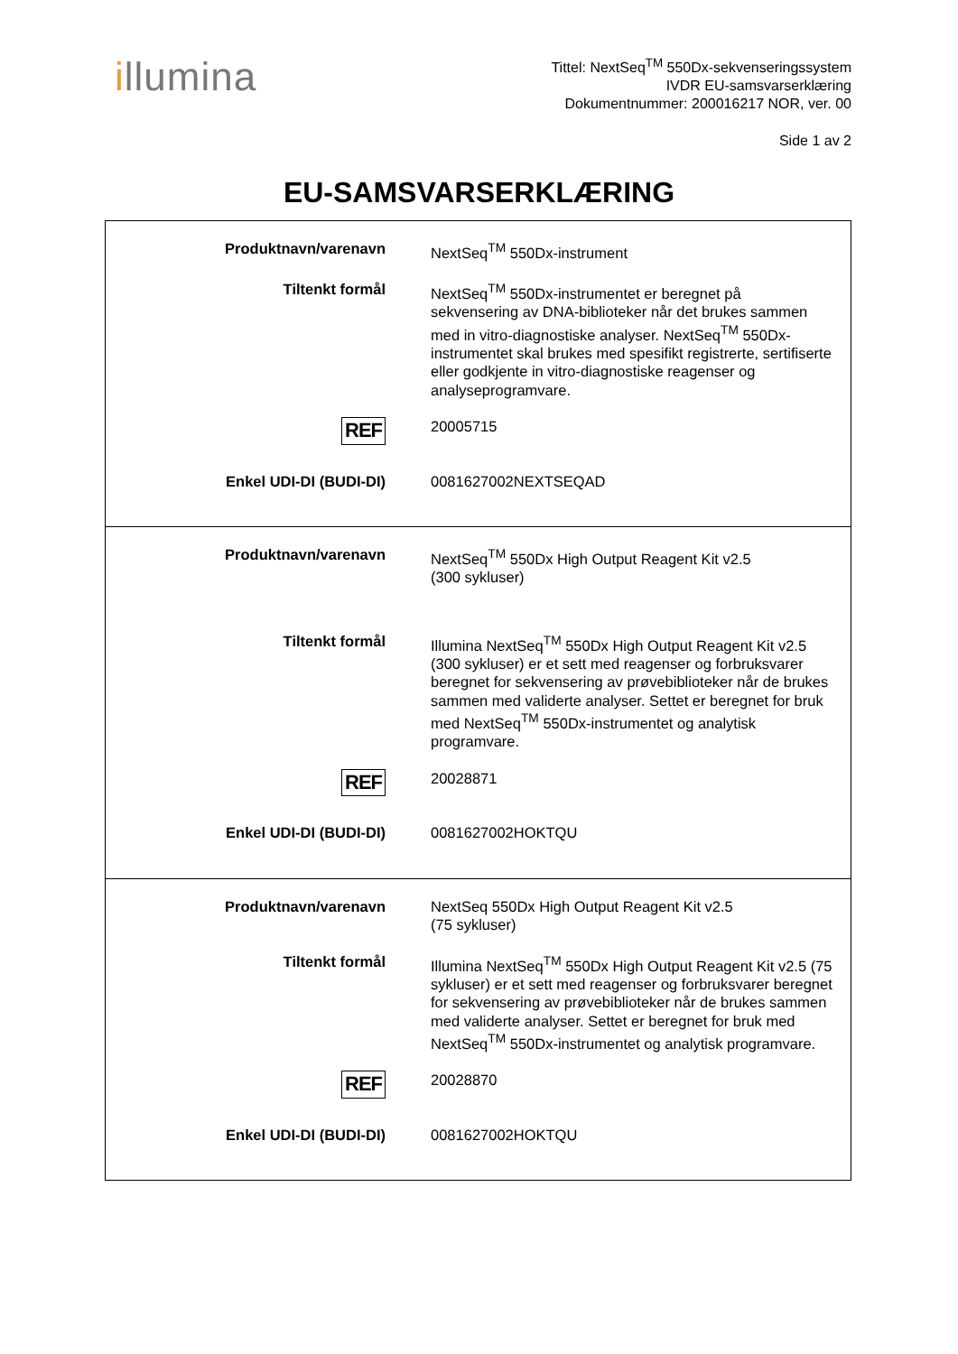illumina
Tittel: NextSeq<sup>TM</sup> 550Dx-sekvenseringssystem
IVDR EU-samsvarserklæring
Dokumentnummer: 200016217 NOR, ver. 00
Side 1 av 2
EU-SAMSVARSERKLÆRING
| Produktnavn/varenavn | NextSeq<sup>TM</sup> 550Dx-instrument |
| Tiltenkt formål | NextSeq<sup>TM</sup> 550Dx-instrumentet er beregnet på sekvensering av DNA-biblioteker når det brukes sammen med in vitro-diagnostiske analyser. NextSeq<sup>TM</sup> 550Dx-instrumentet skal brukes med spesifikt registrerte, sertifiserte eller godkjente in vitro-diagnostiske reagenser og analyseprogramvare. |
| REF | 20005715 |
| Enkel UDI-DI (BUDI-DI) | 0081627002NEXTSEQAD |
| Produktnavn/varenavn | NextSeq<sup>TM</sup> 550Dx High Output Reagent Kit v2.5 (300 sykluser) |
| Tiltenkt formål | Illumina NextSeq<sup>TM</sup> 550Dx High Output Reagent Kit v2.5 (300 sykluser) er et sett med reagenser og forbruksvarer beregnet for sekvensering av prøvebiblioteker når de brukes sammen med validerte analyser. Settet er beregnet for bruk med NextSeq<sup>TM</sup> 550Dx-instrumentet og analytisk programvare. |
| REF | 20028871 |
| Enkel UDI-DI (BUDI-DI) | 0081627002HOKTQU |
| Produktnavn/varenavn | NextSeq 550Dx High Output Reagent Kit v2.5 (75 sykluser) |
| Tiltenkt formål | Illumina NextSeq<sup>TM</sup> 550Dx High Output Reagent Kit v2.5 (75 sykluser) er et sett med reagenser og forbruksvarer beregnet for sekvensering av prøvebiblioteker når de brukes sammen med validerte analyser. Settet er beregnet for bruk med NextSeq<sup>TM</sup> 550Dx-instrumentet og analytisk programvare. |
| REF | 20028870 |
| Enkel UDI-DI (BUDI-DI) | 0081627002HOKTQU |